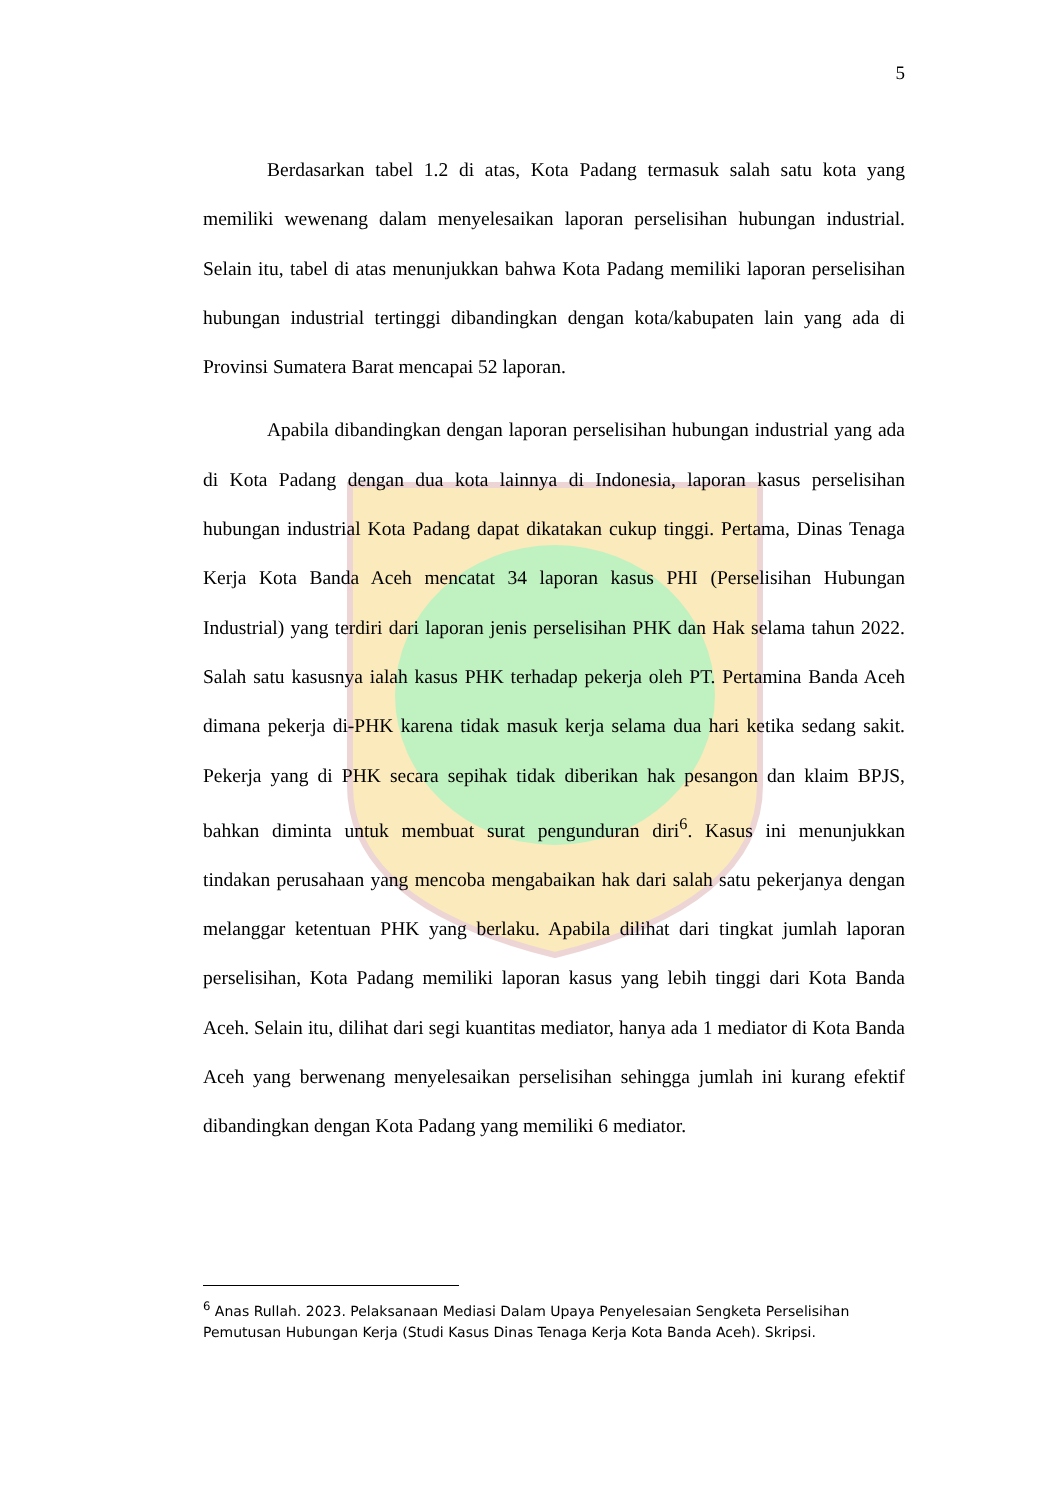5
Berdasarkan tabel 1.2 di atas, Kota Padang termasuk salah satu kota yang memiliki wewenang dalam menyelesaikan laporan perselisihan hubungan industrial. Selain itu, tabel di atas menunjukkan bahwa Kota Padang memiliki laporan perselisihan hubungan industrial tertinggi dibandingkan dengan kota/kabupaten lain yang ada di Provinsi Sumatera Barat mencapai 52 laporan.
Apabila dibandingkan dengan laporan perselisihan hubungan industrial yang ada di Kota Padang dengan dua kota lainnya di Indonesia, laporan kasus perselisihan hubungan industrial Kota Padang dapat dikatakan cukup tinggi. Pertama, Dinas Tenaga Kerja Kota Banda Aceh mencatat 34 laporan kasus PHI (Perselisihan Hubungan Industrial) yang terdiri dari laporan jenis perselisihan PHK dan Hak selama tahun 2022. Salah satu kasusnya ialah kasus PHK terhadap pekerja oleh PT. Pertamina Banda Aceh dimana pekerja di-PHK karena tidak masuk kerja selama dua hari ketika sedang sakit. Pekerja yang di PHK secara sepihak tidak diberikan hak pesangon dan klaim BPJS, bahkan diminta untuk membuat surat pengunduran diri<sup>6</sup>. Kasus ini menunjukkan tindakan perusahaan yang mencoba mengabaikan hak dari salah satu pekerjanya dengan melanggar ketentuan PHK yang berlaku. Apabila dilihat dari tingkat jumlah laporan perselisihan, Kota Padang memiliki laporan kasus yang lebih tinggi dari Kota Banda Aceh. Selain itu, dilihat dari segi kuantitas mediator, hanya ada 1 mediator di Kota Banda Aceh yang berwenang menyelesaikan perselisihan sehingga jumlah ini kurang efektif dibandingkan dengan Kota Padang yang memiliki 6 mediator.
<sup>6</sup> Anas Rullah. 2023. Pelaksanaan Mediasi Dalam Upaya Penyelesaian Sengketa Perselisihan Pemutusan Hubungan Kerja (Studi Kasus Dinas Tenaga Kerja Kota Banda Aceh). Skripsi.